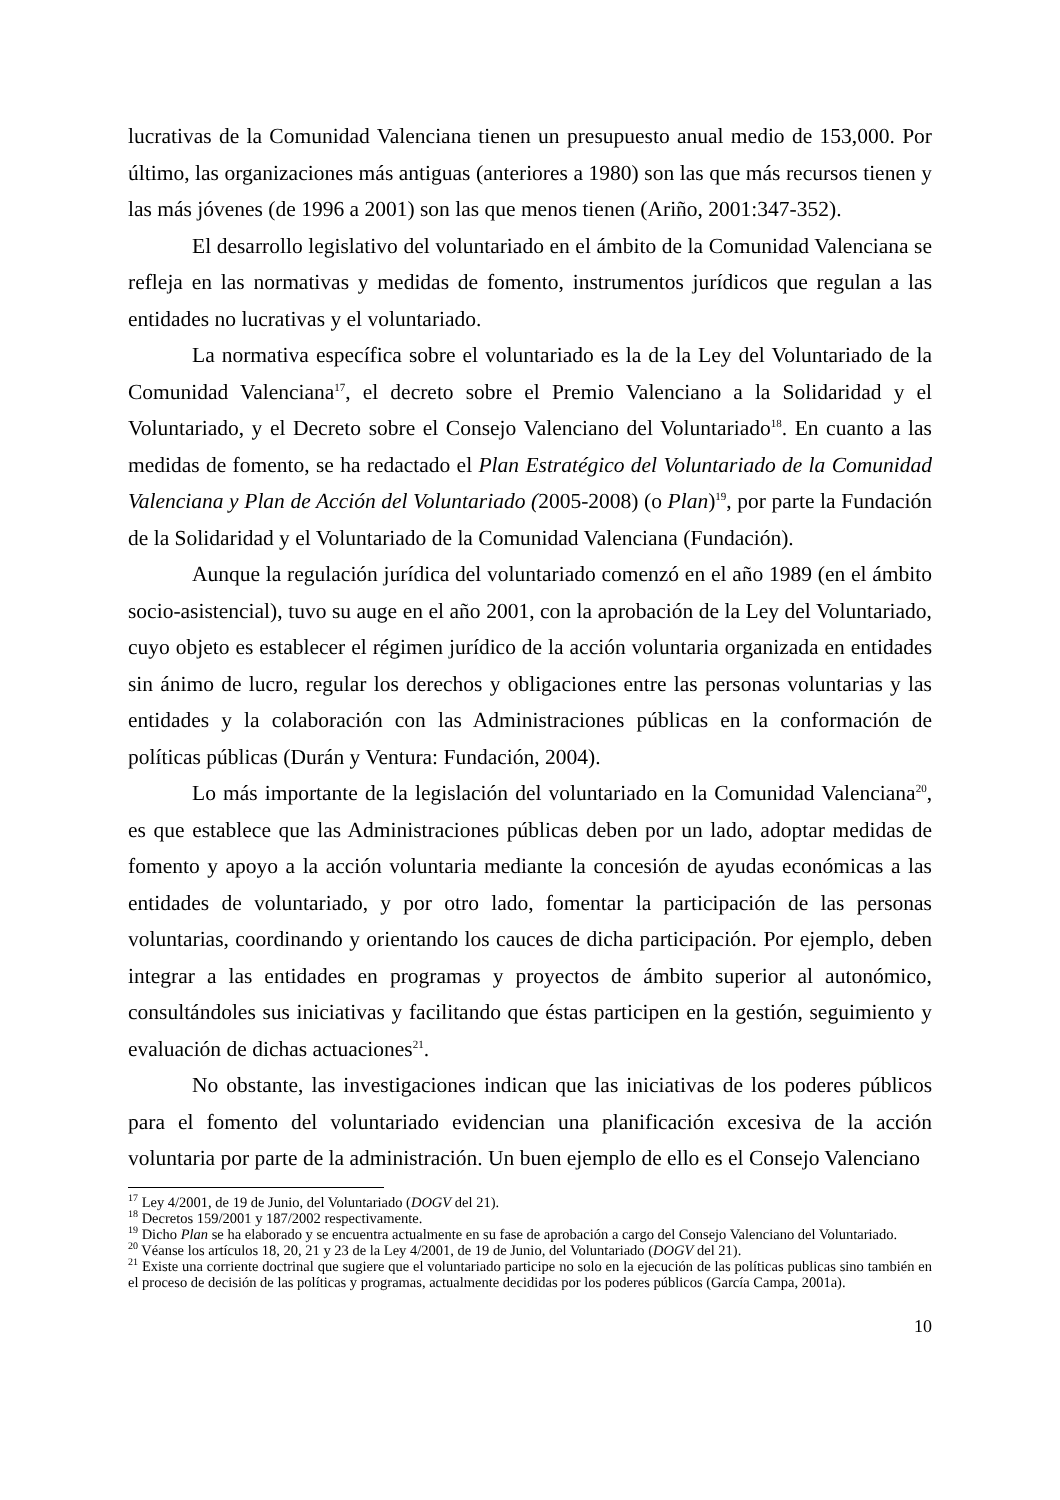lucrativas de la Comunidad Valenciana tienen un presupuesto anual medio de 153,000. Por último, las organizaciones más antiguas (anteriores a 1980) son las que más recursos tienen y las más jóvenes (de 1996 a 2001) son las que menos tienen (Ariño, 2001:347-352).
El desarrollo legislativo del voluntariado en el ámbito de la Comunidad Valenciana se refleja en las normativas y medidas de fomento, instrumentos jurídicos que regulan a las entidades no lucrativas y el voluntariado.
La normativa específica sobre el voluntariado es la de la Ley del Voluntariado de la Comunidad Valenciana<sup>17</sup>, el decreto sobre el Premio Valenciano a la Solidaridad y el Voluntariado, y el Decreto sobre el Consejo Valenciano del Voluntariado<sup>18</sup>. En cuanto a las medidas de fomento, se ha redactado el Plan Estratégico del Voluntariado de la Comunidad Valenciana y Plan de Acción del Voluntariado (2005-2008) (o Plan)<sup>19</sup>, por parte la Fundación de la Solidaridad y el Voluntariado de la Comunidad Valenciana (Fundación).
Aunque la regulación jurídica del voluntariado comenzó en el año 1989 (en el ámbito socio-asistencial), tuvo su auge en el año 2001, con la aprobación de la Ley del Voluntariado, cuyo objeto es establecer el régimen jurídico de la acción voluntaria organizada en entidades sin ánimo de lucro, regular los derechos y obligaciones entre las personas voluntarias y las entidades y la colaboración con las Administraciones públicas en la conformación de políticas públicas (Durán y Ventura: Fundación, 2004).
Lo más importante de la legislación del voluntariado en la Comunidad Valenciana<sup>20</sup>, es que establece que las Administraciones públicas deben por un lado, adoptar medidas de fomento y apoyo a la acción voluntaria mediante la concesión de ayudas económicas a las entidades de voluntariado, y por otro lado, fomentar la participación de las personas voluntarias, coordinando y orientando los cauces de dicha participación. Por ejemplo, deben integrar a las entidades en programas y proyectos de ámbito superior al autonómico, consultándoles sus iniciativas y facilitando que éstas participen en la gestión, seguimiento y evaluación de dichas actuaciones<sup>21</sup>.
No obstante, las investigaciones indican que las iniciativas de los poderes públicos para el fomento del voluntariado evidencian una planificación excesiva de la acción voluntaria por parte de la administración. Un buen ejemplo de ello es el Consejo Valenciano
<sup>17</sup> Ley 4/2001, de 19 de Junio, del Voluntariado (DOGV del 21).
<sup>18</sup> Decretos 159/2001 y 187/2002 respectivamente.
<sup>19</sup> Dicho Plan se ha elaborado y se encuentra actualmente en su fase de aprobación a cargo del Consejo Valenciano del Voluntariado.
<sup>20</sup> Véanse los artículos 18, 20, 21 y 23 de la Ley 4/2001, de 19 de Junio, del Voluntariado (DOGV del 21).
<sup>21</sup> Existe una corriente doctrinal que sugiere que el voluntariado participe no solo en la ejecución de las políticas publicas sino también en el proceso de decisión de las políticas y programas, actualmente decididas por los poderes públicos (García Campa, 2001a).
10